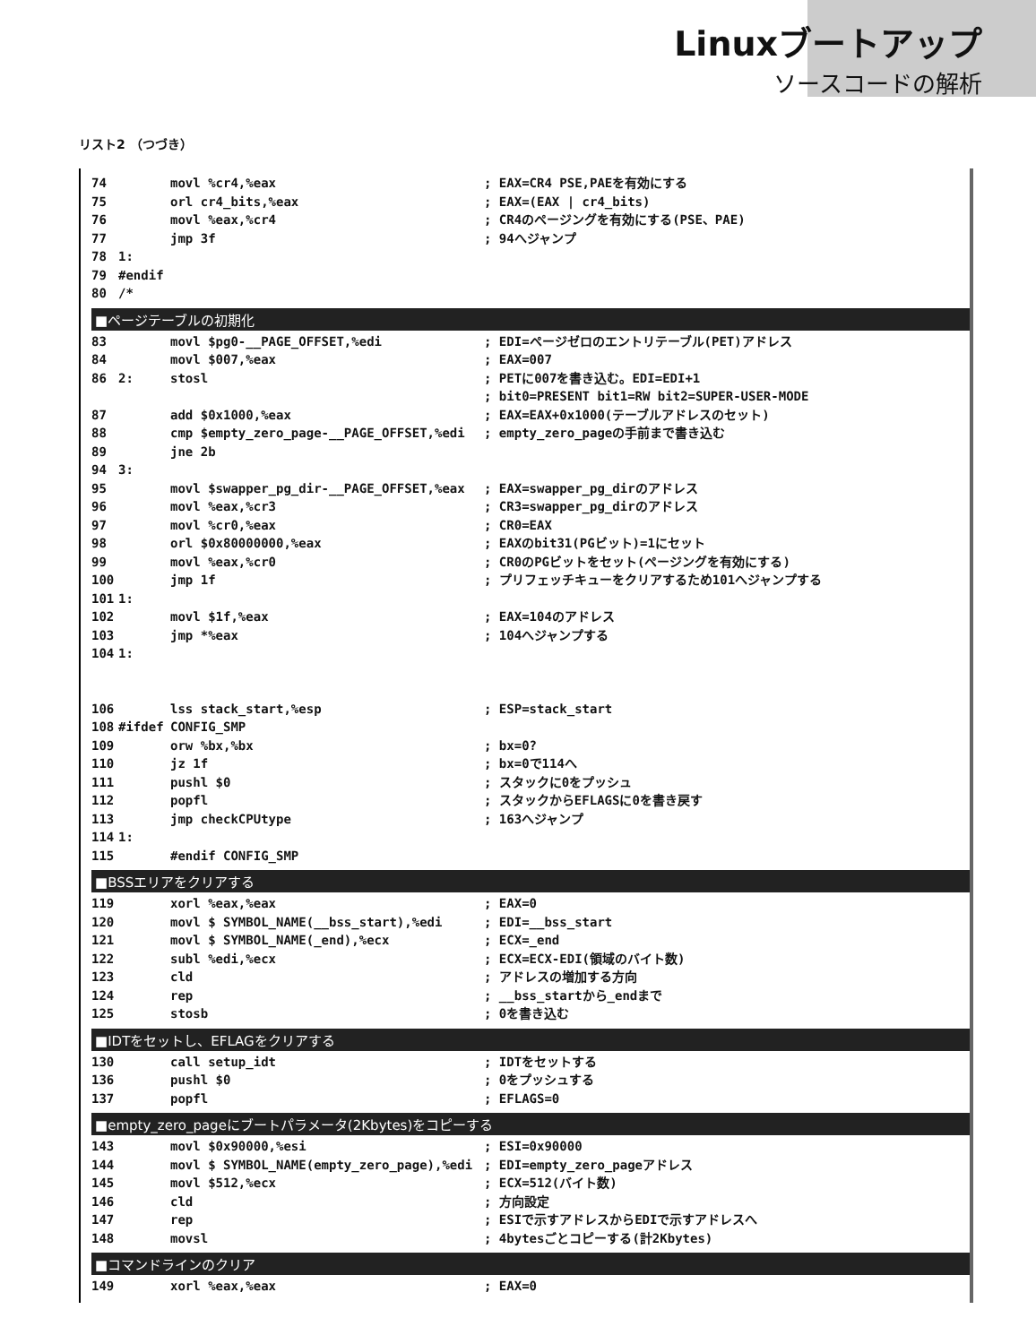Linuxブートアップ
ソースコードの解析
リスト2 （つづき）
74 movl %cr4,%eax; EAX=CR4 PSE,PAEを有効にする
75 orl cr4_bits,%eax; EAX=(EAX | cr4_bits)
76 movl %eax,%cr4; CR4のページングを有効にする(PSE、PAE)
77 jmp 3f; 94へジャンプ
78 1:
79 #endif
80 /*
■ページテーブルの初期化
83 movl $pg0-__PAGE_OFFSET,%edi; EDI=ページゼロのエントリテーブル(PET)アドレス
84 movl $007,%eax; EAX=007
86 2: stosl; PETに007を書き込む。EDI=EDI+1
; bit0=PRESENT bit1=RW bit2=SUPER-USER-MODE
87 add $0x1000,%eax; EAX=EAX+0x1000(テーブルアドレスのセット)
88 cmp $empty_zero_page-__PAGE_OFFSET,%edi; empty_zero_pageの手前まで書き込む
89 jne 2b
94 3:
95 movl $swapper_pg_dir-__PAGE_OFFSET,%eax; EAX=swapper_pg_dirのアドレス
96 movl %eax,%cr3; CR3=swapper_pg_dirのアドレス
97 movl %cr0,%eax; CR0=EAX
98 orl $0x80000000,%eax; EAXのbit31(PGビット)=1にセット
99 movl %eax,%cr0; CR0のPGビットをセット(ページングを有効にする)
100 jmp 1f; プリフェッチキューをクリアするため101へジャンプする
101 1:
102 movl $1f,%eax; EAX=104のアドレス
103 jmp *%eax; 104へジャンプする
104 1:
106 lss stack_start,%esp; ESP=stack_start
108 #ifdef CONFIG_SMP
109 orw %bx,%bx; bx=0?
110 jz 1f; bx=0で114へ
111 pushl $0; スタックに0をプッシュ
112 popfl; スタックからEFLAGSに0を書き戻す
113 jmp checkCPUtype; 163へジャンプ
114 1:
115 #endif CONFIG_SMP
■BSSエリアをクリアする
119 xorl %eax,%eax; EAX=0
120 movl $ SYMBOL_NAME(__bss_start),%edi; EDI=__bss_start
121 movl $ SYMBOL_NAME(_end),%ecx; ECX=_end
122 subl %edi,%ecx; ECX=ECX-EDI(領域のバイト数)
123 cld; アドレスの増加する方向
124 rep; __bss_startから_endまで
125 stosb; 0を書き込む
■IDTをセットし、EFLAGをクリアする
130 call setup_idt; IDTをセットする
136 pushl $0; 0をプッシュする
137 popfl; EFLAGS=0
■empty_zero_pageにブートパラメータ(2Kbytes)をコピーする
143 movl $0x90000,%esi; ESI=0x90000
144 movl $ SYMBOL_NAME(empty_zero_page),%edi; EDI=empty_zero_pageアドレス
145 movl $512,%ecx; ECX=512(バイト数)
146 cld; 方向設定
147 rep; ESIで示すアドレスからEDIで示すアドレスへ
148 movsl; 4bytesごとコピーする(計2Kbytes)
■コマンドラインのクリア
149 xorl %eax,%eax; EAX=0